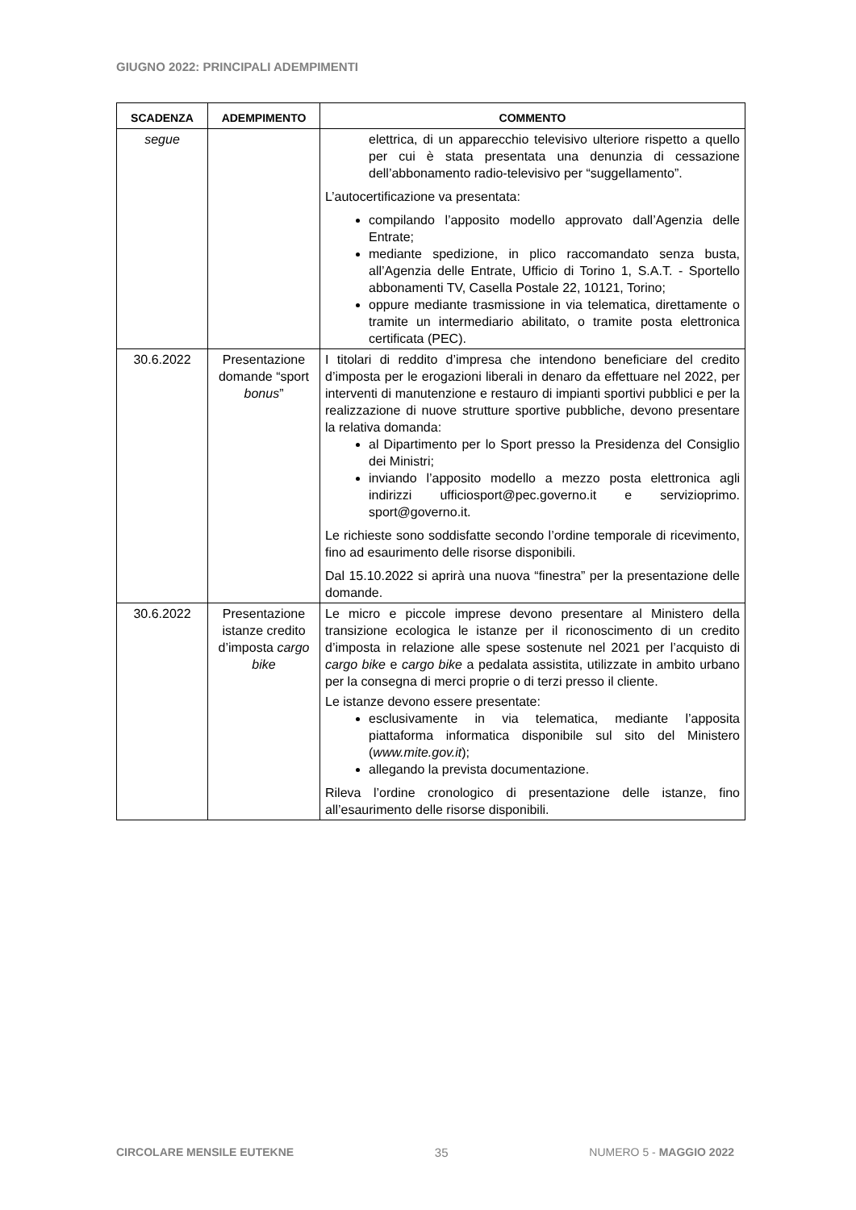GIUGNO 2022: PRINCIPALI ADEMPIMENTI
| SCADENZA | ADEMPIMENTO | COMMENTO |
| --- | --- | --- |
| segue | | elettrica, di un apparecchio televisivo ulteriore rispetto a quello per cui è stata presentata una denunzia di cessazione dell’abbonamento radio-televisivo per “suggellamento”. L’autocertificazione va presentata: compilando l’apposito modello approvato dall’Agenzia delle Entrate; mediante spedizione, in plico raccomandato senza busta, all’Agenzia delle Entrate, Ufficio di Torino 1, S.A.T. - Sportello abbonamenti TV, Casella Postale 22, 10121, Torino; oppure mediante trasmissione in via telematica, direttamente o tramite un intermediario abilitato, o tramite posta elettronica certificata (PEC). |
| 30.6.2022 | Presentazione domande “sport bonus ” | I titolari di reddito d’impresa che intendono beneficiare del credito d’imposta per le erogazioni liberali in denaro da effettuare nel 2022, per interventi di manutenzione e restauro di impianti sportivi pubblici e per la realizzazione di nuove strutture sportive pubbliche, devono presentare la relativa domanda: al Dipartimento per lo Sport presso la Presidenza del Consiglio dei Ministri; inviando l’apposito modello a mezzo posta elettronica agli indirizzi ufficiosport@pec.governo.it e servizioprimo. sport@governo.it. Le richieste sono soddisfatte secondo l’ordine temporale di ricevimento, fino ad esaurimento delle risorse disponibili. Dal 15.10.2022 si aprirà una nuova “finestra” per la presentazione delle domande. |
| 30.6.2022 | Presentazione istanze credito d’imposta cargo bike | Le micro e piccole imprese devono presentare al Ministero della transizione ecologica le istanze per il riconoscimento di un credito d’imposta in relazione alle spese sostenute nel 2021 per l’acquisto di cargo bike e cargo bike a pedalata assistita, utilizzate in ambito urbano per la consegna di merci proprie o di terzi presso il cliente. Le istanze devono essere presentate: esclusivamente in via telematica, mediante l’apposita piattaforma informatica disponibile sul sito del Ministero ( www.mite.gov.it ); allegando la prevista documentazione. Rileva l’ordine cronologico di presentazione delle istanze, fino all’esaurimento delle risorse disponibili. |
CIRCOLARE MENSILE EUTEKNE 35 NUMERO 5 - MAGGIO 2022